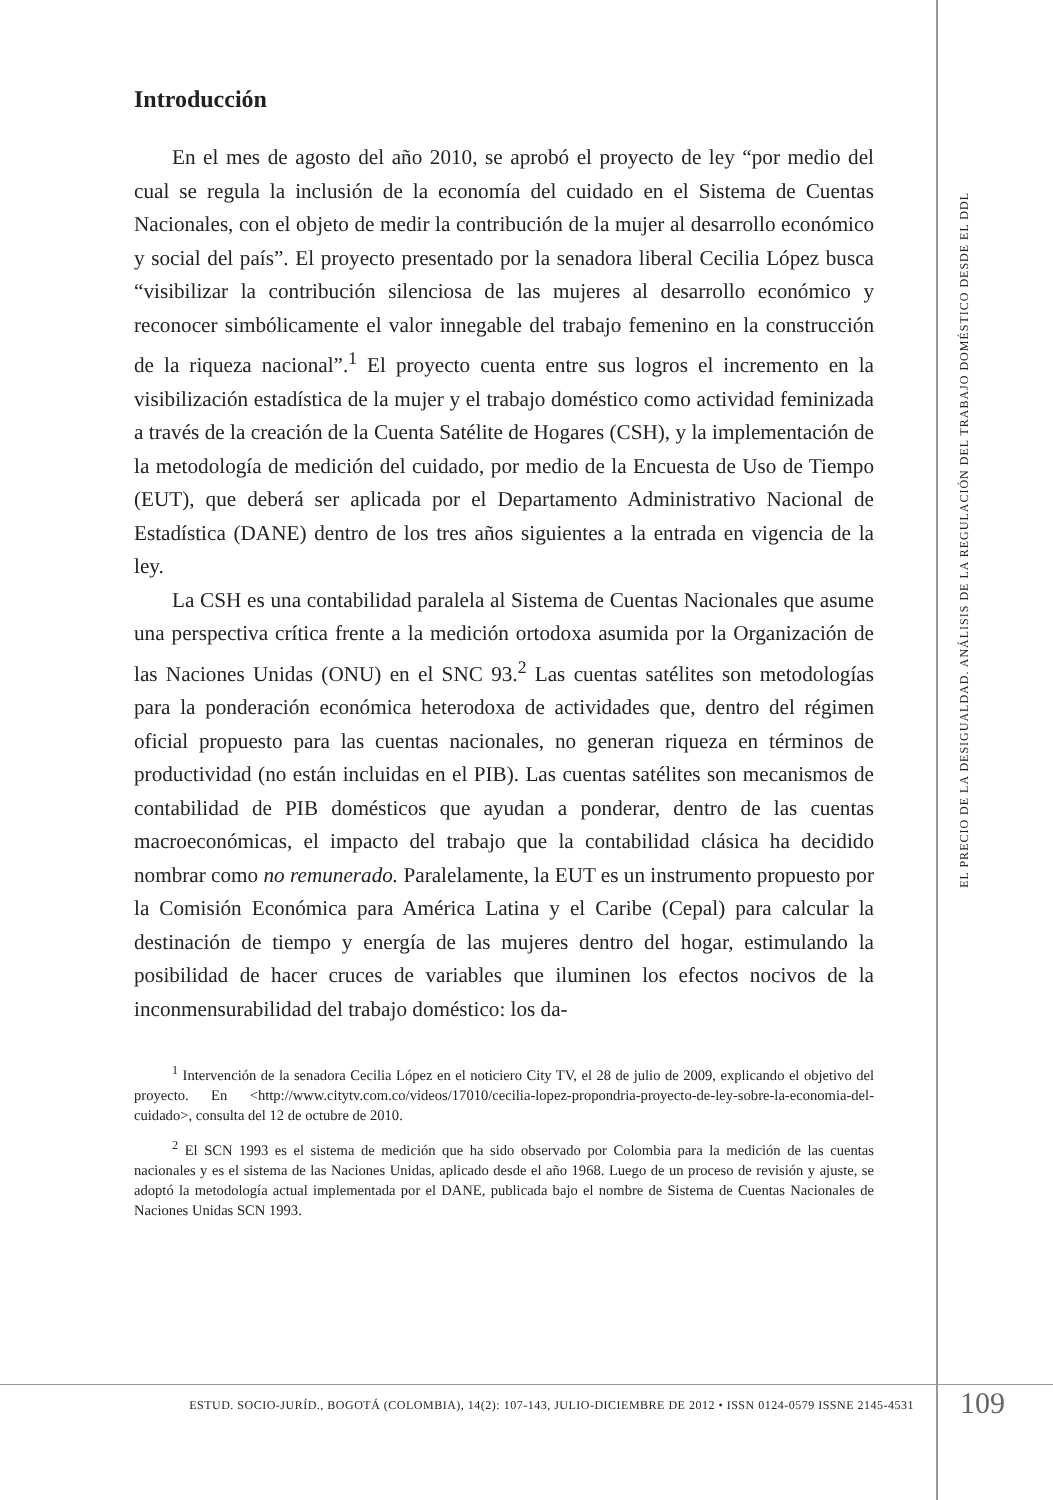Introducción
En el mes de agosto del año 2010, se aprobó el proyecto de ley “por medio del cual se regula la inclusión de la economía del cuidado en el Sistema de Cuentas Nacionales, con el objeto de medir la contribución de la mujer al desarrollo económico y social del país”. El proyecto presentado por la senadora liberal Cecilia López busca “visibilizar la contribución silenciosa de las mujeres al desarrollo económico y reconocer simbólicamente el valor innegable del trabajo femenino en la construcción de la riqueza nacional”.<sup>1</sup> El proyecto cuenta entre sus logros el incremento en la visibilización estadística de la mujer y el trabajo doméstico como actividad feminizada a través de la creación de la Cuenta Satélite de Hogares (CSH), y la implementación de la metodología de medición del cuidado, por medio de la Encuesta de Uso de Tiempo (EUT), que deberá ser aplicada por el Departamento Administrativo Nacional de Estadística (DANE) dentro de los tres años siguientes a la entrada en vigencia de la ley.
La CSH es una contabilidad paralela al Sistema de Cuentas Nacionales que asume una perspectiva crítica frente a la medición ortodoxa asumida por la Organización de las Naciones Unidas (ONU) en el SNC 93.<sup>2</sup> Las cuentas satélites son metodologías para la ponderación económica heterodoxa de actividades que, dentro del régimen oficial propuesto para las cuentas nacionales, no generan riqueza en términos de productividad (no están incluidas en el PIB). Las cuentas satélites son mecanismos de contabilidad de PIB domésticos que ayudan a ponderar, dentro de las cuentas macroeconómicas, el impacto del trabajo que la contabilidad clásica ha decidido nombrar como no remunerado. Paralelamente, la EUT es un instrumento propuesto por la Comisión Económica para América Latina y el Caribe (Cepal) para calcular la destinación de tiempo y energía de las mujeres dentro del hogar, estimulando la posibilidad de hacer cruces de variables que iluminen los efectos nocivos de la inconmensurabilidad del trabajo doméstico: los da-
<sup>1</sup> Intervención de la senadora Cecilia López en el noticiero City TV, el 28 de julio de 2009, explicando el objetivo del proyecto. En <http://www.citytv.com.co/videos/17010/cecilia-lopez-propondria-proyecto-de-ley-sobre-la-economia-del-cuidado>, consulta del 12 de octubre de 2010.
<sup>2</sup> El SCN 1993 es el sistema de medición que ha sido observado por Colombia para la medición de las cuentas nacionales y es el sistema de las Naciones Unidas, aplicado desde el año 1968. Luego de un proceso de revisión y ajuste, se adoptó la metodología actual implementada por el DANE, publicada bajo el nombre de Sistema de Cuentas Nacionales de Naciones Unidas SCN 1993.
EL PRECIO DE LA DESIGUALDAD. ANÁLISIS DE LA REGULACIÓN DEL TRABAJO DOMÉSTICO DESDE EL DDL
ESTUD. SOCIO-JURÍD., BOGOTÁ (COLOMBIA), 14(2): 107-143, JULIO-DICIEMBRE DE 2012 • ISSN 0124-0579 ISSNE 2145-4531
109